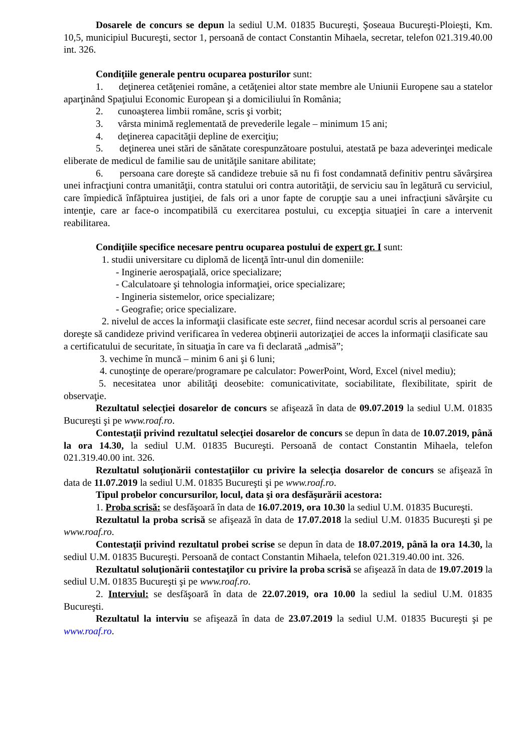Dosarele de concurs se depun la sediul U.M. 01835 Bucureşti, Şoseaua Bucureşti-Ploieşti, Km. 10,5, municipiul Bucureşti, sector 1, persoană de contact Constantin Mihaela, secretar, telefon 021.319.40.00 int. 326.
Condiţiile generale pentru ocuparea posturilor sunt:
1. deţinerea cetăţeniei române, a cetăţeniei altor state membre ale Uniunii Europene sau a statelor aparţinând Spaţiului Economic European şi a domiciliului în România;
2. cunoaşterea limbii române, scris şi vorbit;
3. vârsta minimă reglementată de prevederile legale – minimum 15 ani;
4. deţinerea capacităţii depline de exerciţiu;
5. deţinerea unei stări de sănătate corespunzătoare postului, atestată pe baza adeverinţei medicale eliberate de medicul de familie sau de unităţile sanitare abilitate;
6. persoana care doreşte să candideze trebuie să nu fi fost condamnată definitiv pentru săvârşirea unei infracţiuni contra umanităţii, contra statului ori contra autorităţii, de serviciu sau în legătură cu serviciul, care împiedică înfăptuirea justiţiei, de fals ori a unor fapte de corupţie sau a unei infracţiuni săvârşite cu intenţie, care ar face-o incompatibilă cu exercitarea postului, cu excepţia situaţiei în care a intervenit reabilitarea.
Condiţiile specifice necesare pentru ocuparea postului de expert gr. I sunt:
1. studii universitare cu diplomă de licenţă într-unul din domeniile:
- Inginerie aerospaţială, orice specializare;
- Calculatoare şi tehnologia informaţiei, orice specializare;
- Ingineria sistemelor, orice specializare;
- Geografie; orice specializare.
2. nivelul de acces la informaţii clasificate este secret, fiind necesar acordul scris al persoanei care doreşte să candideze privind verificarea în vederea obţinerii autorizaţiei de acces la informaţii clasificate sau a certificatului de securitate, în situaţia în care va fi declarată „admisă”;
3. vechime în muncă – minim 6 ani şi 6 luni;
4. cunoştinţe de operare/programare pe calculator: PowerPoint, Word, Excel (nivel mediu);
5. necesitatea unor abilităţi deosebite: comunicativitate, sociabilitate, flexibilitate, spirit de observaţie.
Rezultatul selecţiei dosarelor de concurs se afişează în data de 09.07.2019 la sediul U.M. 01835 Bucureşti şi pe www.roaf.ro.
Contestaţii privind rezultatul selecţiei dosarelor de concurs se depun în data de 10.07.2019, până la ora 14.30, la sediul U.M. 01835 Bucureşti. Persoană de contact Constantin Mihaela, telefon 021.319.40.00 int. 326.
Rezultatul soluţionării contestaţiilor cu privire la selecţia dosarelor de concurs se afişează în data de 11.07.2019 la sediul U.M. 01835 Bucureşti şi pe www.roaf.ro.
Tipul probelor concursurilor, locul, data şi ora desfăşurării acestora:
1. Proba scrisă: se desfăşoară în data de 16.07.2019, ora 10.30 la sediul U.M. 01835 Bucureşti.
Rezultatul la proba scrisă se afişează în data de 17.07.2018 la sediul U.M. 01835 Bucureşti şi pe www.roaf.ro.
Contestaţii privind rezultatul probei scrise se depun în data de 18.07.2019, până la ora 14.30, la sediul U.M. 01835 Bucureşti. Persoană de contact Constantin Mihaela, telefon 021.319.40.00 int. 326.
Rezultatul soluţionării contestaţilor cu privire la proba scrisă se afişează în data de 19.07.2019 la sediul U.M. 01835 Bucureşti şi pe www.roaf.ro.
2. Interviul: se desfăşoară în data de 22.07.2019, ora 10.00 la sediul la sediul U.M. 01835 Bucureşti.
Rezultatul la interviu se afişează în data de 23.07.2019 la sediul U.M. 01835 Bucureşti şi pe www.roaf.ro.